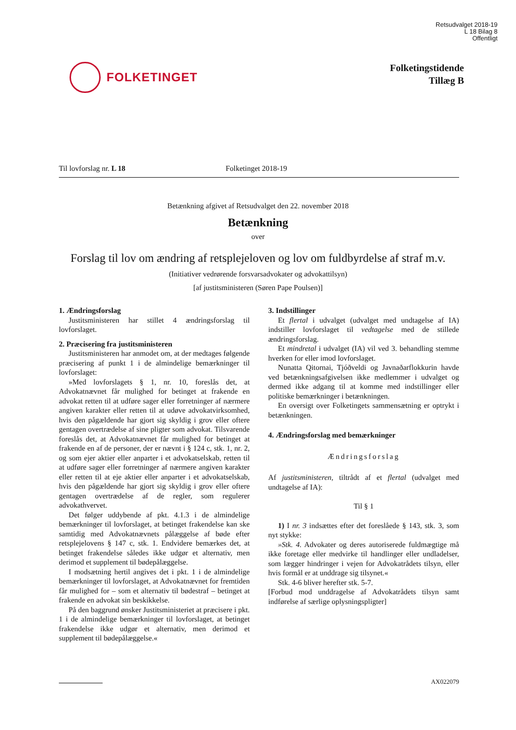Retsudvalget 2018-19
L 18 Bilag 8
Offentligt
FOLKETINGET
Folketingstidende
Tillæg B
Til lovforslag nr. L 18 Folketinget 2018-19
Betænkning afgivet af Retsudvalget den 22. november 2018
Betænkning
over
Forslag til lov om ændring af retsplejeloven og lov om fuldbyrdelse af straf m.v.
(Initiativer vedrørende forsvarsadvokater og advokattilsyn)
[af justitsministeren (Søren Pape Poulsen)]
1. Ændringsforslag
Justitsministeren har stillet 4 ændringsforslag til lovforslaget.
2. Præcisering fra justitsministeren
Justitsministeren har anmodet om, at der medtages følgende præcisering af punkt 1 i de almindelige bemærkninger til lovforslaget:
»Med lovforslagets § 1, nr. 10, foreslås det, at Advokatnævnet får mulighed for betinget at frakende en advokat retten til at udføre sager eller forretninger af nærmere angiven karakter eller retten til at udøve advokatvirksomhed, hvis den pågældende har gjort sig skyldig i grov eller oftere gentagen overtrædelse af sine pligter som advokat. Tilsvarende foreslås det, at Advokatnævnet får mulighed for betinget at frakende en af de personer, der er nævnt i § 124 c, stk. 1, nr. 2, og som ejer aktier eller anparter i et advokatselskab, retten til at udføre sager eller forretninger af nærmere angiven karakter eller retten til at eje aktier eller anparter i et advokatselskab, hvis den pågældende har gjort sig skyldig i grov eller oftere gentagen overtrædelse af de regler, som regulerer advokathvervet.
Det følger uddybende af pkt. 4.1.3 i de almindelige bemærkninger til lovforslaget, at betinget frakendelse kan ske samtidig med Advokatnævnets pålæggelse af bøde efter retsplejelovens § 147 c, stk. 1. Endvidere bemærkes det, at betinget frakendelse således ikke udgør et alternativ, men derimod et supplement til bødepålæggelse.
I modsætning hertil angives det i pkt. 1 i de almindelige bemærkninger til lovforslaget, at Advokatnævnet for fremtiden får mulighed for – som et alternativ til bødestraf – betinget at frakende en advokat sin beskikkelse.
På den baggrund ønsker Justitsministeriet at præcisere i pkt. 1 i de almindelige bemærkninger til lovforslaget, at betinget frakendelse ikke udgør et alternativ, men derimod et supplement til bødepålæggelse.«
3. Indstillinger
Et flertal i udvalget (udvalget med undtagelse af IA) indstiller lovforslaget til vedtagelse med de stillede ændringsforslag.
Et mindretal i udvalget (IA) vil ved 3. behandling stemme hverken for eller imod lovforslaget.
Nunatta Qitornai, Tjóðveldi og Javnaðarflokkurin havde ved betænkningsafgivelsen ikke medlemmer i udvalget og dermed ikke adgang til at komme med indstillinger eller politiske bemærkninger i betænkningen.
En oversigt over Folketingets sammensætning er optrykt i betænkningen.
4. Ændringsforslag med bemærkninger
Ændringsforslag
Af justitsministeren, tiltrådt af et flertal (udvalget med undtagelse af IA):
Til § 1
1) I nr. 3 indsættes efter det foreslåede § 143, stk. 3, som nyt stykke:
»Stk. 4. Advokater og deres autoriserede fuldmægtige må ikke foretage eller medvirke til handlinger eller undladelser, som lægger hindringer i vejen for Advokatrådets tilsyn, eller hvis formål er at unddrage sig tilsynet.«
Stk. 4-6 bliver herefter stk. 5-7.
[Forbud mod unddragelse af Advokatrådets tilsyn samt indførelse af særlige oplysningspligter]
AX022079